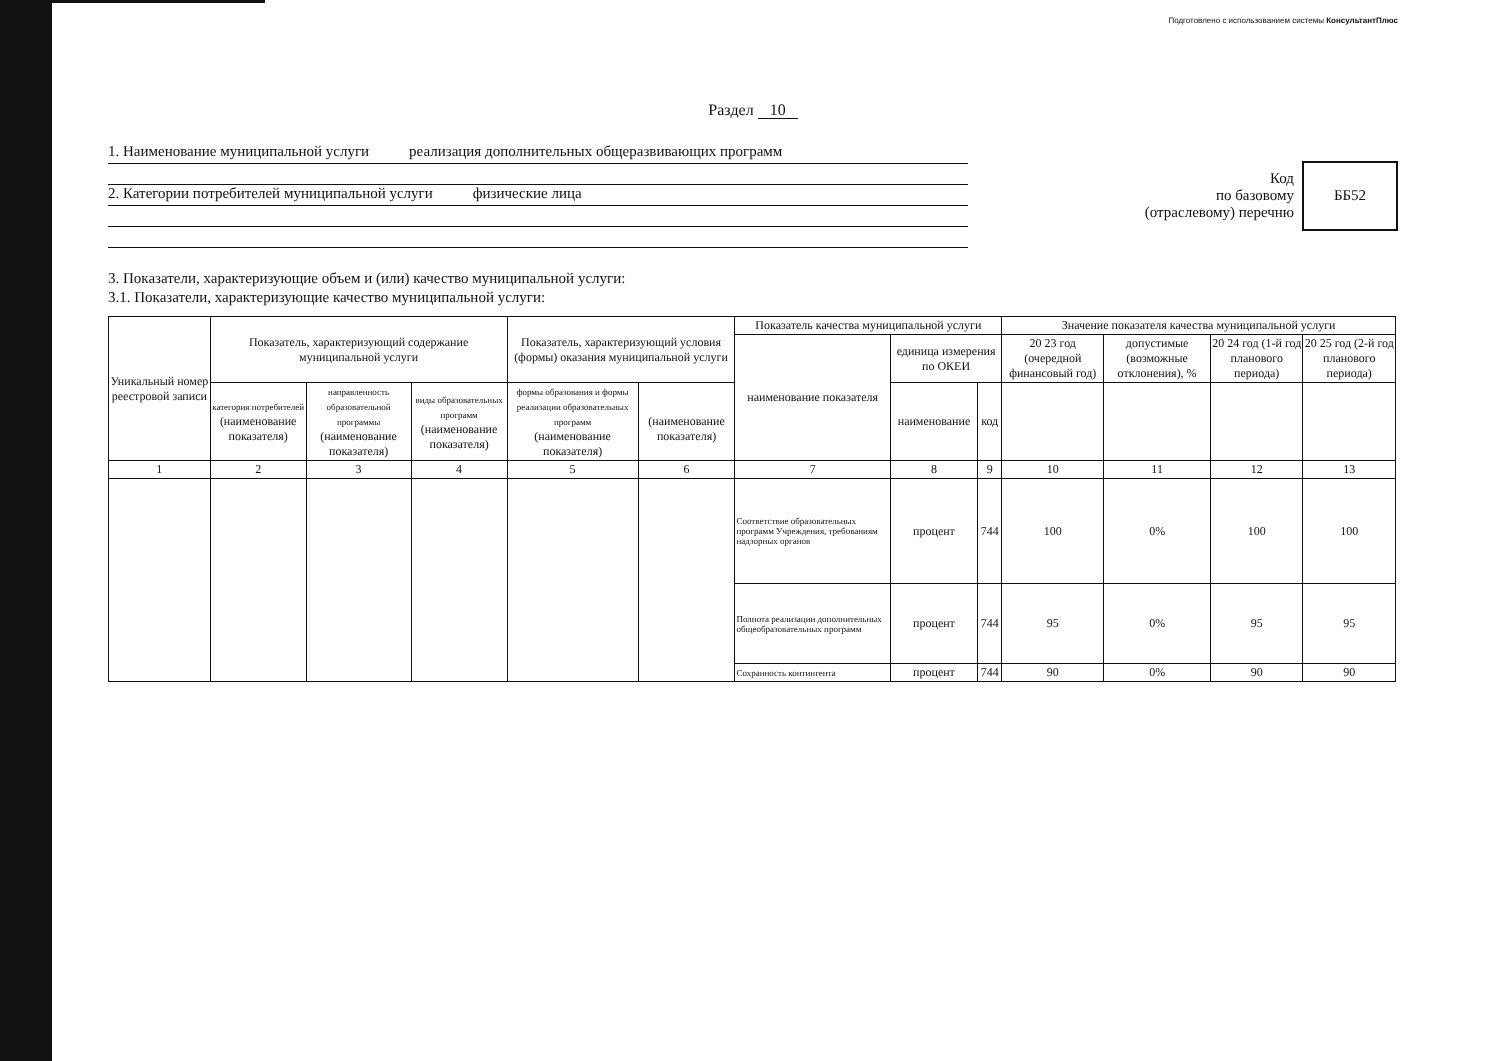Подготовлено с использованием системы КонсультантПлюс
Раздел 10
1. Наименование муниципальной услуги реализация дополнительных общеразвивающих программ
2. Категории потребителей муниципальной услуги физические лица
Код
по базовому
(отраслевому) перечню
ББ52
3. Показатели, характеризующие объем и (или) качество муниципальной услуги:
3.1. Показатели, характеризующие качество муниципальной услуги:
| Уникальный номер реестровой записи | Показатель, характеризующий содержание муниципальной услуги | | | Показатель, характеризующий условия (формы) оказания муниципальной услуги | | Показатель качества муниципальной услуги | | | Значение показателя качества муниципальной услуги | | | |
| --- | --- | --- | --- | --- | --- | --- | --- | --- | --- | --- | --- | --- |
| | | | | | | наименование показателя | единица измерения по ОКЕИ | | 20 23 год (очередной финансовый год) | допустимые (возможные отклонения), % | 20 24 год (1-й год планового периода) | 20 25 год (2-й год планового периода) |
| | категория потребителей (наименование показателя) | направленность образовательной программы (наименование показателя) | виды образовательных программ (наименование показателя) | формы образования и формы реализации образовательных программ (наименование показателя) | (наименование показателя) | | наименование | код | | | | |
| 1 | 2 | 3 | 4 | 5 | 6 | 7 | 8 | 9 | 10 | 11 | 12 | 13 |
| | | | | | | Соответствие образовательных программ Учреждения, требованиям надзорных органов | процент | 744 | 100 | 0% | 100 | 100 |
| | | | | | | Полнота реализации дополнительных общеобразовательных программ | процент | 744 | 95 | 0% | 95 | 95 |
| | | | | | | Сохранность контингента | процент | 744 | 90 | 0% | 90 | 90 |